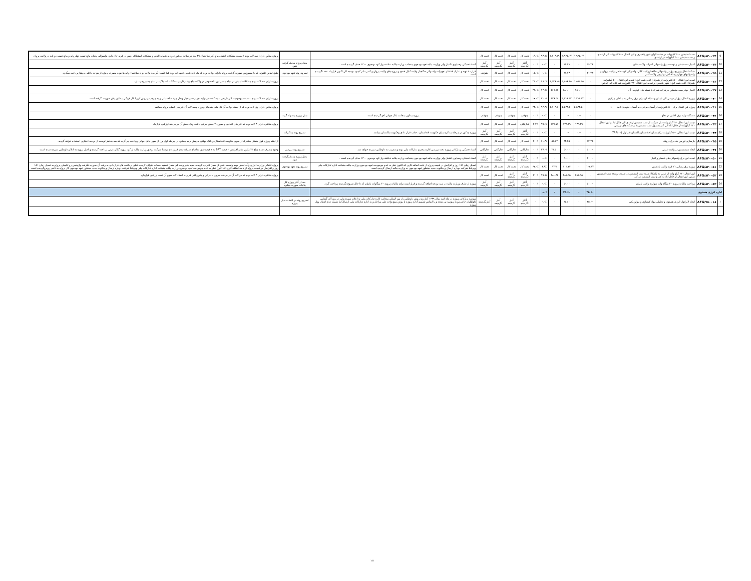| 9 | AFG/۸۳۰۰۳۴ | سب استیشن ۵۰۰ کیلوولت در دشت الوان شهر پلخمری و لین انتقال ۵۰۰ کیلوولت الی ارغندی و سب ستیشن ۵۰۰ کیلوولت در ارغندی | - | ۱,۹۲۵.۰۷ | ۱,۹۲۵.۰۷ | ۱,۸۰۳.۱۹ | ۹۳.۷٪ | ۱۹.۰٪ | تحت کار | تحت کار | تحت کار | تحت کار | | | پروژه مذکور دارای سه لات بوده ؛ نسبت مشکلات امنیتی مانع کار ساختمان ۳۹ پایه در ساحه دندغوری و دند شهاب الدین و مشکلات استملاک زمین در قریه خال داری ولسوالی پغمان مانع نصب چهار پایه و مانع نصب دو پایه در ولایت پروان |
| 10 | AFG/۸۳۰۰۳۳ | اعمار سبستیشن و توسعه برق ولسوالی اندراب ولایت بغلان | ۱۹.۲۸ | - | ۱۹.۲۸ | - | ۰.۰٪ | ۰.۰٪ | آغاز نگردیده | آغاز نگردیده | آغاز نگردیده | آغاز نگردیده | اسناد تخنیکی وحمایوی تکمیل ولی وزارت مالیه تعهد بودجوی منجانب وزارت مالیه نداشته واز کود بودجوی ۱۴۰۰ حذف گردیده است . | بدیل پروژه مدنظرگرفته شود | |
| 11 | AFG/۸۳۰۰۳۵ | شبکه انتقال وتوزیع برق در ولسوالی خاکجبارولایت کابل، ولسوالی کوه صافی ولایت پروان و ولسوالیهای چهاردره، اقتاش، و ارچی ولایت کندز | ۲۱.۷۳ | - | ۲۱.۷۳ | - | ۰.۰٪ | ۱۵.۰٪ | تحت کار | تحت کار | تحت کار | متوقف | قرار داد تهیه و تدارک ۸۶ قلم تجهیزات ولسوالی خاکجبار ولایت کابل فسخ و پروژه های ولایت پروان و کندز بنابر کمبود بودجه الی اکنون قرارداد عقد نگردیده است | تسریع روند تعهد بودجوی | طبق تماس تلفونی که با مسوولین صورت گرفت پروژه دارای دولات بوده که یک لات شامل تجهیزات بوده قبلا تکمیل گردیده ولات دو م ساختمان پایه ها بوده مصرف پروژه از بودجه داخلی برشنا پرداخت میگردد |
| 12 | AFG/۸۳۰۰۳۶ | تمدید لین انتقال ۵۰۰ کیلو ولت از شبرغان الی دشت الوان تمدید لین انتقال ۵۰۰ کیلوولت شبرغان الی دشت الوان شهر پلخمری و تمدید لین انتقال ۲۲۰ کیلوولت شبرغان الی اندخوی | - | ۱,۵۸۶.۹۵ | ۱,۵۸۶.۹۵ | ۱,۵۲۶.۰۵ | ۹۶.۲٪ | ۴۱.۰٪ | تحت کار | تحت کار | تحت کار | تحت کار | | | پروژه دارای سه لات بوده مشکلات امنیتی در تمام مسیر لین بالخصوص در ولایات بلخ وشبرغان و مشکلات استملاک در تمام مسیروجود دارد |
| 13 | AFG/۸۳۰۰۳۷ | اعمار چهار سب ستیشن در هرات همراه با شبکه های توزیعی آن | - | ۷۸۰.۰۰ | ۷۸۰.۰۰ | ۵۶۷.۱۶ | ۷۲.۷٪ | ۲۶.۰٪ | تحت کار | تحت کار | تحت کار | تحت کار | | | |
| 14 | AFG/۸۳۰۰۴۰ | پروژه انتقال برق از دوشی الی بامیان و شبکه آن برای برق رسانی به مناطق مرکزی | - | ۱,۳۱۸.۳۳ | ۱,۳۱۸.۳۳ | ۹۳۶.۴۶ | ۷۱.۰٪ | ۱۷.۰٪ | تحت کار | تحت کار | تحت کار | تحت کار | | | پروژه دارای سه لات بوده ، نسبت موجودیت آثار تاریخی ، مشکلات در تولید تجهیزات و حمل ونقل مواد ساختمانی و به موجب ویروس کرونا کار فزیکی مطابق پلان صورت نگرفته است |
| 15 | AFG/۸۳۰۰۴۱ | پروژه لین انتقال برق ۵۰۰ کیلو ولت از آسیای مرکزی به آسیای جنوبی( کاسا ۱۰۰۰) | - | ۵,۵۳۴.۵۰ | ۵,۵۳۴.۵۰ | ۵,۱۰۲.۱۰ | ۹۲.۴٪ | ۲۴.۰٪ | تحت کار | تحت کار | تحت کار | تحت کار | | | پروژه مذکور دارای پنج لات بوده که از جمله دولات آن کار های مقدماتی پروژه وسه لات آن کار های اصلی پروژه میباشد |
| 16 | AFG/۸۳۰۰۴۲ | دستگاه تولید برق آفتابی در نغلو | - | ۰.۰۰ | ۰.۰۰ | - | ۰.۰٪ | ۰.۰٪ | متوقف | متوقف | متوقف | متوقف | پروژه مذکور منجانب بانک جهانی لغو گردیده است | بدیل پروژه پیشنهاد گردد | |
| 17 | AFG/۸۳۰۰۴۳ | تمدید لین انتقال ۲۲۰ کیلو ولت دبل سرکت از سب ستیشن ارغندی الی جلال اباد و لین انتقال ۲۲۰ کیلوولت از جلال آباد الی کنر بشمول سب ستیشن ها و شبکه های توزیعی | - | ۱۳۹.۲۹ | ۱۳۹.۲۹ | ۱۳۸.۷۱ | ۹۹.۶٪ | ۲.۲٪ | تدارکاتی | تحت کار | تحت کار | تحت کار | | | پروژه متذکره دارای ۳ لات بوده که کار های ابتدایی و سروی ۲ بخش جریان داشته ویک بخش آن در مرحله ارزیابی قرارداد |
| 18 | AFG/۸۳۰۰۴۴ | تمدید لین انتقالی ۵۰۰ کیلوولت ترکمنستان افغانستان پاکستان فاز اول (TAP۵۰۰) | - | ۰.۰۰ | ۰.۰۰ | - | ۰.۰٪ | ۰.۰٪ | آغاز نگردیده | آغاز نگردیده | آغاز نگردیده | آغاز نگردیده | پروژه مذکور در مرحله مذاکره میان حکومت افغانستان ، جانب قرار دادی وحکومت پاکستان میباشد | تسریع روند مذاکرات | |
| 19 | AFG/۸۳۰۰۴۵ | بازسازی توربین بند برق درونته | ۸۴.۲۵ | - | ۸۴.۲۵ | ۵۱.۷۲ | ۶۱.۴٪ | ۴.۰٪ | تحت کار | تحت کار | تحت کار | تحت کار | | | از اینکه پروژه فوق بشکل مشترک از سوی حکومت افغانستان و بانک جهانی به پیش برده میشود در مرحله اول پول از سوی بانک جهانی پرداخت می‌گردد که بعد بخاطر توسعه از بودجه اختیاری استفاده خواهد گردید. |
| 20 | AFG/۸۳۰۰۴۷ | ایجاد سبستیشن در ولایت غزنی | ۵۰.۰۰ | - | ۵۰.۰۰ | ۲۳.۵۰ | ۴۷.۰٪ | ۰.۰٪ | تدارکاتی | تدارکاتی | تدارکاتی | تدارکاتی | اسناد تخنیکی وتدارکاتی پروژه تحت بررسی اداره محترم تدارکات ملی بوده وعنقریب به داوطلبی سپرده خواهد شد. | تسریع روند بررسی | وجوه مصرف شده مبلغ ۲۳ ملیون بنابر افزایش ۲ فیصد BRT به ۴ فیصدطبق تقاضای شرکت های قراردادی برشنا شرکت توافق وزارت مالیه از کود پروژه گیلان غزنی پرداخت گردیده و اصل پروژه به اعلان داوطلبی سپرده شده است |
| 21 | AFG/۸۳۰۰۵۰ | تمدید لین برق ولسوالی های قیصار و المار | ۲۰.۰۰ | - | ۲۰.۰۰ | - | ۰.۰٪ | ۰.۰٪ | آغاز نگردیده | آغاز نگردیده | آغاز نگردیده | آغاز نگردیده | اسناد تخنیکی وحمایوی تکمیل ولی وزارت مالیه تعهد بودجوی منجانب وزارت مالیه نداشته واز کود بودجوی ۱۴۰۰ حذف گردیده است . | بدیل پروژه مدنظرگرفته شود | |
| 22 | AFG/۸۳۰۰۵۱ | پروژه برق رسانی ۲۱ قریه ولایت بادغیس | ۱۰۴.۷۴ | - | ۱۰۴.۷۴ | ۷.۲۴ | ۶.۹٪ | ۶۷.۰٪ | تحت کار | تحت کار | تحت کار | تحت کار | تعدیل زمان ۱۵۱ روز و افزایش در قیمت پروژه از بابت اضافه کاری که اکنون نظر به عدم موجودیت تعهد بودجوی وزارت مالیه منجانب اداره تدارکات ملی وبرشنا شرکت دوباره ارسال و مکتوب جدید بمنظور تعهد بودجوی به وزارت مالیه ارسال گردیده است | تسریع روند تعهد بودجوی | پروژه انتقالی وزارت انرژی وآب اسبق بوده ونسبت عدم باز شدن لیتراف کریدت جدید بنابر وقت گیر شدن تصفیه حساب لیتراف کریدت قبلی پرداخت های قراردادی به وقت آن صورت نگرفت وازهمین رو تکمیلی پروژه به تعدیل زمان ۱۵۱ روز و افزایش در قیمت پروژه از بابت اضافه کاری که اکنون نظر به عدم موجودیت تعهد بودجوی وزارت مالیه منجانب اداره تدارکات ملی وبرشنا شرکت دوباره ارسال و مکتوب جدید بمنظور تعهد بودجوی کار پروژه به تأخیر روبروگردیده است |
| 23 | AFG/۸۳۰۰۵۲ | لین انتقال ۲۲۰ کیلو ولت از غزنی به پکتیکا (شرنه سب استیشن در شرنه، توسعه سب استیشن غزنی، لین انتقال از جلال اباد به کنر و سب استیشن در کنر | - | ۴۸۱.۹۵ | ۴۸۱.۹۵ | ۴۸۰.۴۵ | ۹۹.۷٪ | ۳.۰٪ | آغاز نگردیده | آغاز نگردیده | تحت کار | تحت کار | | | پروژه متذکره دارای ۳ لات بوده که دو لات آن در مرحله سروی ، دیزاین و ماین پاکی قرارداد اسناد لات سوم آن تحت ارزیابی قراردارد |
| 24 | AFG/۸۳۰۰۵۳ | پرداخت مالیات پروژه ۲۰ میگاه وات سولری ولایت بامیان | ۵۰.۰۰ | - | ۵۰.۰۰ | - | ۰.۰٪ | ۰.۰٪ | آغاز نگردیده | آغاز نگردیده | آغاز نگردیده | آغاز نگردیده | پروژه از طرف وزارت مالیه در سند بودجه اضافه گردیده و قرار است برای مالیات پروژه ۲۰ میگاوات بامیان که تا حال شروع نگردیده پرداخت گردد. | بعد از آغاز پروژه کار مالیات صورت میگیرد | |
| اداره انرژی هستوی | | | ۴۵.۶۰ | - | ۴۵.۶۰ | - | ۰.۰٪ | | | | | | | | |
| ۱ | AFG/۷۵۰۰۱۸ | ایجاد لابراتوار انرژی هستوی و تحلیلی مواد کیمیاوی و بیولوژیکی | ۴۵.۶۰ | - | ۴۵.۶۰ | - | ۰.۰٪ | - | آغاز نگردیده | آغاز نگردیده | آغاز نگردیده | آغازنگردیده | پروسه تدارکاتی پروژه در ماه اسد سال ۱۳۹۹ آغاز وبه روش داوطلبی باز بین المللی منجانب اداره تدارکات ملی به اعلان سپرده ولی در روز آفر گشایی داوطلبان حاضرنبوده پروسه بی نتیجه و با اساس تصمیم اداره پروژه با روش منبع واحد طی مراحل و به اداره تدارکات ملی ارسال اما نسبت عدم انتقال پول پروژه | تسریع روند در انتخاب بدیل پروژه | |
۱۱۱